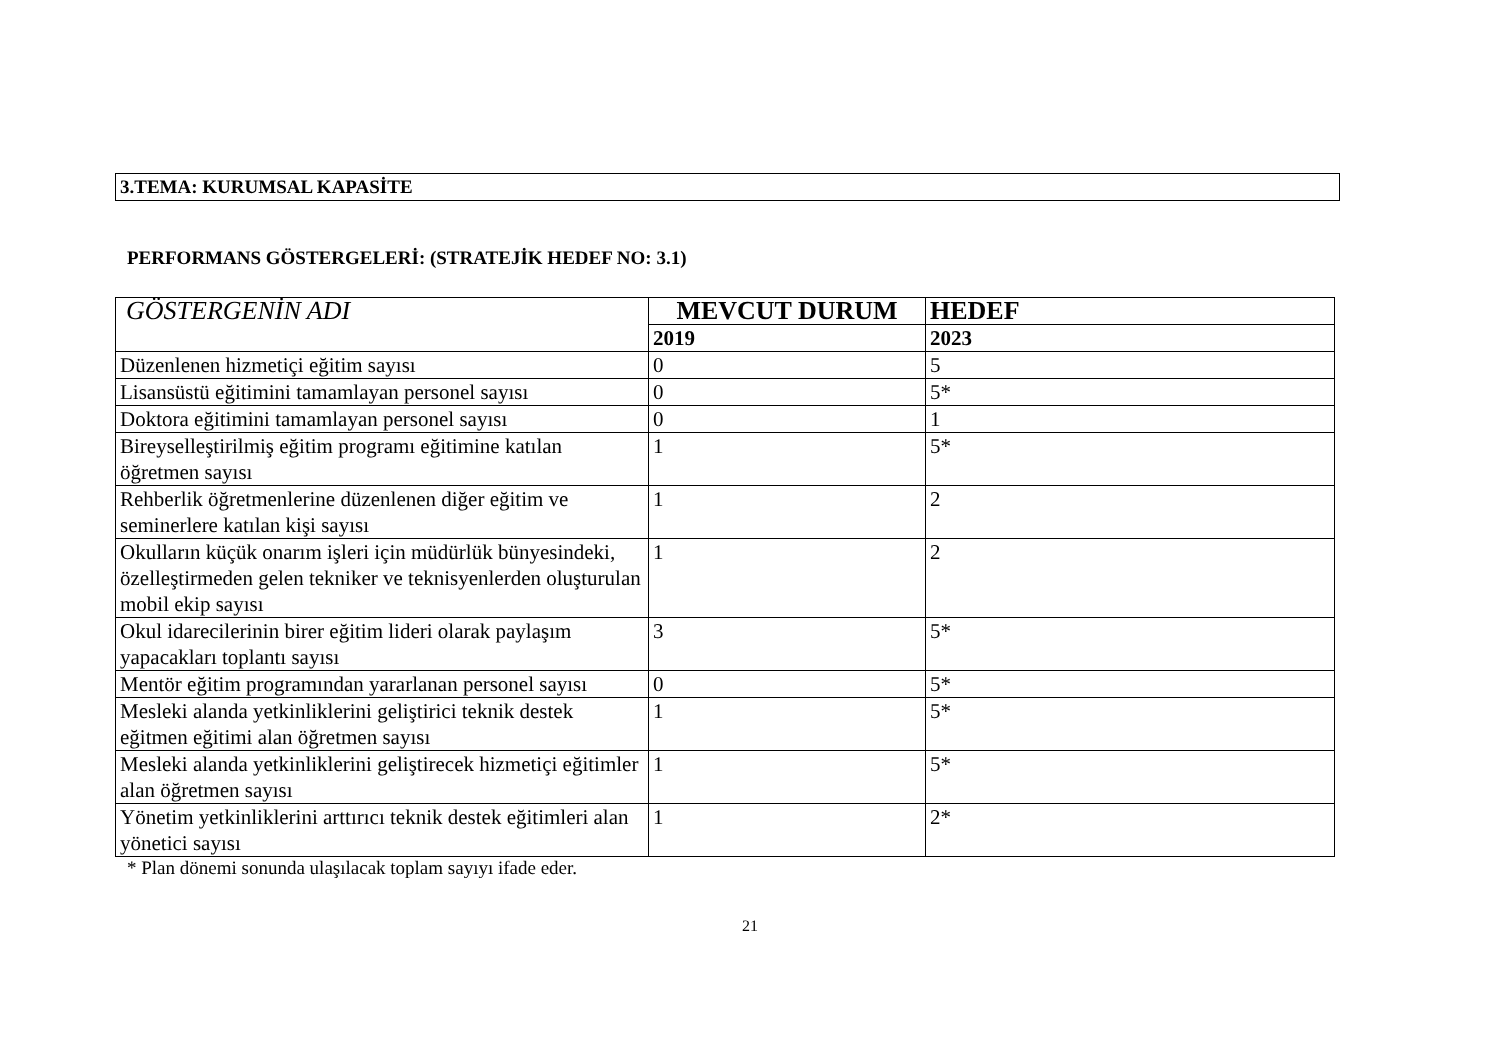3.TEMA: KURUMSAL KAPASİTE
PERFORMANS GÖSTERGELERİ: (STRATEJİK HEDEF NO: 3.1)
| GÖSTERGENİN ADI | MEVCUT DURUM | HEDEF |
| --- | --- | --- |
| | 2019 | 2023 |
| Düzenlenen hizmetiçi eğitim sayısı | 0 | 5 |
| Lisansüstü eğitimini tamamlayan personel sayısı | 0 | 5* |
| Doktora eğitimini tamamlayan personel sayısı | 0 | 1 |
| Bireyselleştirilmiş eğitim programı eğitimine katılan öğretmen sayısı | 1 | 5* |
| Rehberlik öğretmenlerine düzenlenen diğer eğitim ve seminerlere katılan kişi sayısı | 1 | 2 |
| Okulların küçük onarım işleri için müdürlük bünyesindeki, özelleştirmeden gelen tekniker ve teknisyenlerden oluşturulan mobil ekip sayısı | 1 | 2 |
| Okul idarecilerinin birer eğitim lideri olarak paylaşım yapacakları toplantı sayısı | 3 | 5* |
| Mentör eğitim programından yararlanan personel sayısı | 0 | 5* |
| Mesleki alanda yetkinliklerini geliştirici teknik destek eğitmen eğitimi alan öğretmen sayısı | 1 | 5* |
| Mesleki alanda yetkinliklerini geliştirecek hizmetiçi eğitimler alan öğretmen sayısı | 1 | 5* |
| Yönetim yetkinliklerini arttırıcı teknik destek eğitimleri alan yönetici sayısı | 1 | 2* |
* Plan dönemi sonunda ulaşılacak toplam sayıyı ifade eder.
21